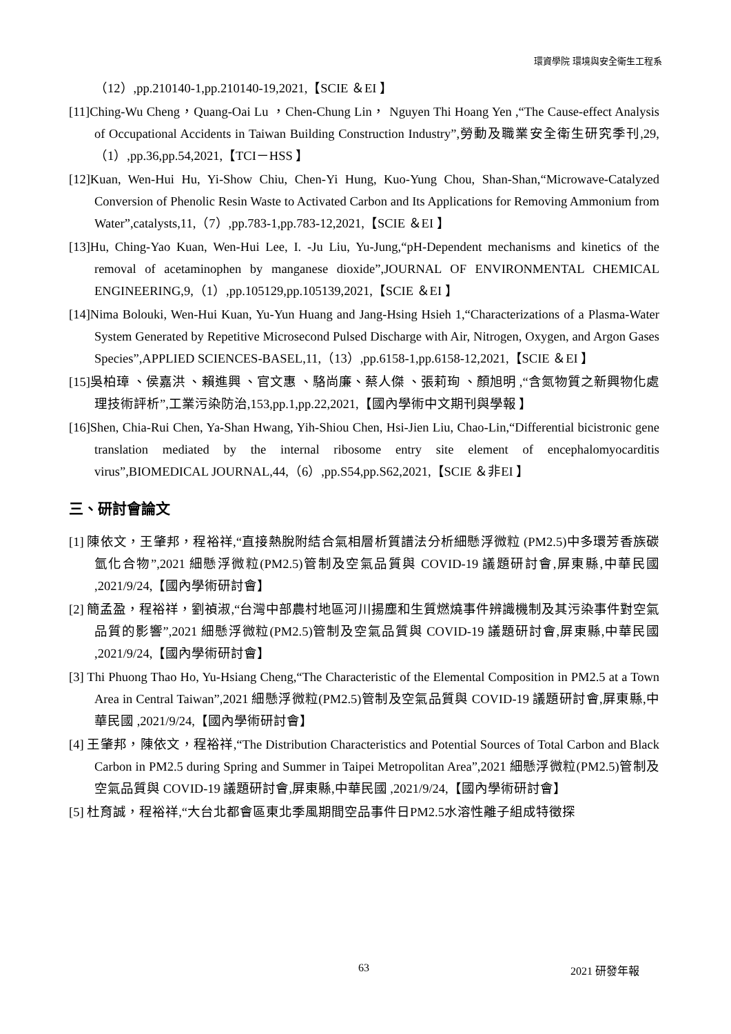環資學院 環境與安全衛生工程系
（12）,pp.210140-1,pp.210140-19,2021,【SCIE ＆EI 】
[11]Ching-Wu Cheng，Quang-Oai Lu ，Chen-Chung Lin， Nguyen Thi Hoang Yen ,“The Cause-effect Analysis of Occupational Accidents in Taiwan Building Construction Industry”,勞動及職業安全衛生研究季刊,29,（1）,pp.36,pp.54,2021,【TCI－HSS 】
[12]Kuan, Wen-Hui Hu, Yi-Show Chiu, Chen-Yi Hung, Kuo-Yung Chou, Shan-Shan,“Microwave-Catalyzed Conversion of Phenolic Resin Waste to Activated Carbon and Its Applications for Removing Ammonium from Water”,catalysts,11,（7）,pp.783-1,pp.783-12,2021,【SCIE ＆EI 】
[13]Hu, Ching-Yao Kuan, Wen-Hui Lee, I. -Ju Liu, Yu-Jung,“pH-Dependent mechanisms and kinetics of the removal of acetaminophen by manganese dioxide”,JOURNAL OF ENVIRONMENTAL CHEMICAL ENGINEERING,9,（1）,pp.105129,pp.105139,2021,【SCIE ＆EI 】
[14]Nima Bolouki, Wen-Hui Kuan, Yu-Yun Huang and Jang-Hsing Hsieh 1,“Characterizations of a Plasma-Water System Generated by Repetitive Microsecond Pulsed Discharge with Air, Nitrogen, Oxygen, and Argon Gases Species”,APPLIED SCIENCES-BASEL,11,（13）,pp.6158-1,pp.6158-12,2021,【SCIE ＆EI 】
[15]吳柏璋 、侯嘉洪 、賴進興 、官文惠 、駱尚廉、蔡人傑 、張莉珣 、顏旭明 ,“含氮物質之新興物化處理技術評析”,工業污染防治,153,pp.1,pp.22,2021,【國內學術中文期刊與學報 】
[16]Shen, Chia-Rui Chen, Ya-Shan Hwang, Yih-Shiou Chen, Hsi-Jien Liu, Chao-Lin,“Differential bicistronic gene translation mediated by the internal ribosome entry site element of encephalomyocarditis virus”,BIOMEDICAL JOURNAL,44,（6）,pp.S54,pp.S62,2021,【SCIE ＆非EI 】
三、研討會論文
[1] 陳依文，王肇邦，程裕祥,“直接熱脫附結合氣相層析質譜法分析細懸浮微粒 (PM2.5)中多環芳香族碳氫化合物”,2021 細懸浮微粒(PM2.5)管制及空氣品質與 COVID-19 議題研討會,屏東縣,中華民國 ,2021/9/24,【國內學術研討會】
[2] 簡孟盈，程裕祥，劉禎淑,“台灣中部農村地區河川揚塵和生質燃燒事件辨識機制及其污染事件對空氣品質的影響”,2021 細懸浮微粒(PM2.5)管制及空氣品質與 COVID-19 議題研討會,屏東縣,中華民國 ,2021/9/24,【國內學術研討會】
[3] Thi Phuong Thao Ho, Yu-Hsiang Cheng,“The Characteristic of the Elemental Composition in PM2.5 at a Town Area in Central Taiwan”,2021 細懸浮微粒(PM2.5)管制及空氣品質與 COVID-19 議題研討會,屏東縣,中華民國 ,2021/9/24,【國內學術研討會】
[4] 王肇邦，陳依文，程裕祥,“The Distribution Characteristics and Potential Sources of Total Carbon and Black Carbon in PM2.5 during Spring and Summer in Taipei Metropolitan Area”,2021 細懸浮微粒(PM2.5)管制及空氣品質與 COVID-19 議題研討會,屏東縣,中華民國 ,2021/9/24,【國內學術研討會】
[5] 杜育誠，程裕祥,“大台北都會區東北季風期間空品事件日PM2.5水溶性離子組成特徵探
63 2021 研發年報